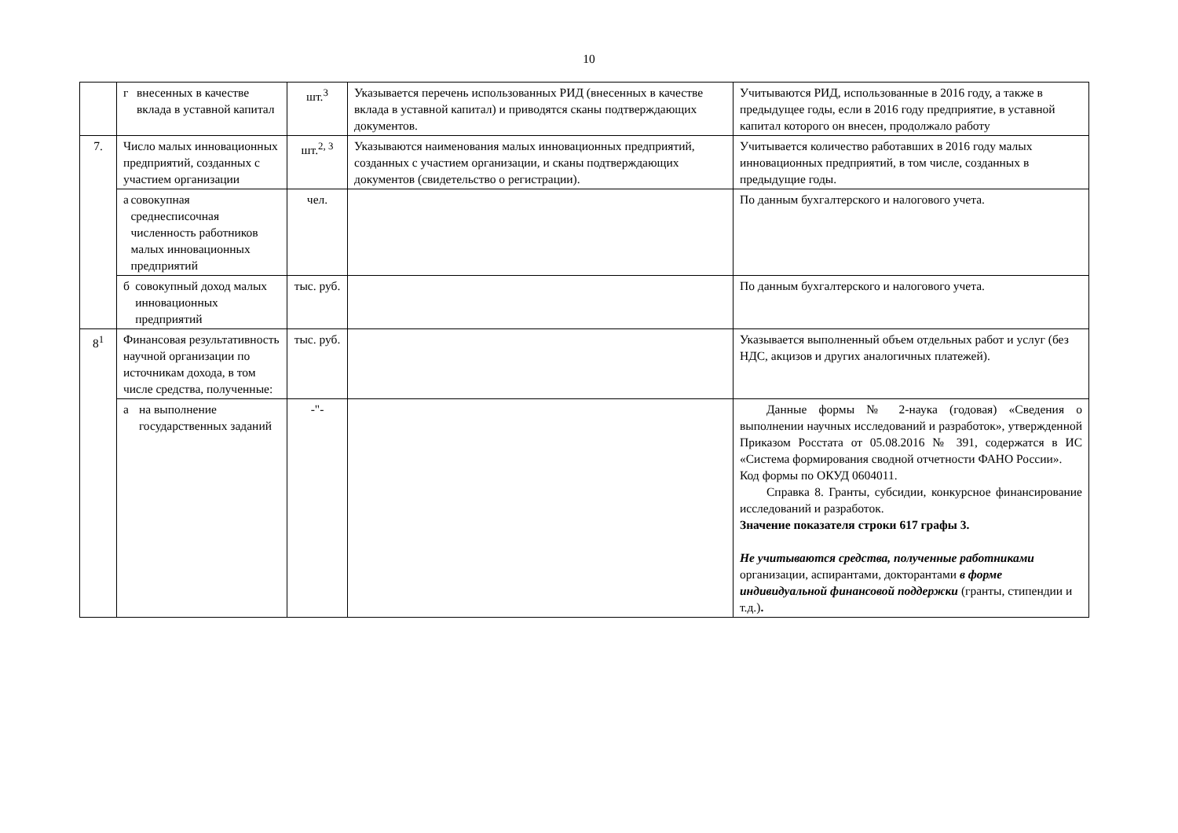10
| | г внесенных в качестве вклада в уставной капитал | шт.<sup>3</sup> | Указывается перечень использованных РИД (внесенных в качестве вклада в уставной капитал) и приводятся сканы подтверждающих документов. | Учитываются РИД, использованные в 2016 году, а также в предыдущее годы, если в 2016 году предприятие, в уставной капитал которого он внесен, продолжало работу |
| 7. | Число малых инновационных предприятий, созданных с участием организации | шт.<sup>2, 3</sup> | Указываются наименования малых инновационных предприятий, созданных с участием организации, и сканы подтверждающих документов (свидетельство о регистрации). | Учитывается количество работавших в 2016 году малых инновационных предприятий, в том числе, созданных в предыдущие годы. |
| | а совокупная среднесписочная численность работников малых инновационных предприятий | чел. | | По данным бухгалтерского и налогового учета. |
| | б совокупный доход малых инновационных предприятий | тыс. руб. | | По данным бухгалтерского и налогового учета. |
| 8<sup>1</sup> | Финансовая результативность научной организации по источникам дохода, в том числе средства, полученные: | тыс. руб. | | Указывается выполненный объем отдельных работ и услуг (без НДС, акцизов и других аналогичных платежей). |
| | а на выполнение государственных заданий | -"- | | Данные формы № 2-наука (годовая) «Сведения о выполнении научных исследований и разработок», утвержденной Приказом Росстата от 05.08.2016 № 391, содержатся в ИС «Система формирования сводной отчетности ФАНО России». Код формы по ОКУД 0604011. Справка 8. Гранты, субсидии, конкурсное финансирование исследований и разработок. Значение показателя строки 617 графы 3. Не учитываются средства, полученные работниками организации, аспирантами, докторантами в форме индивидуальной финансовой поддержки (гранты, стипендии и т.д.) . |